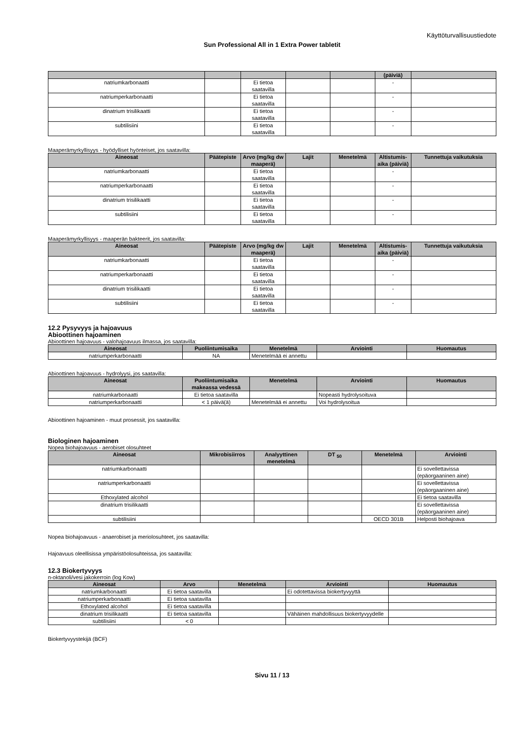Käyttöturvallisuustiedote
Sun Professional All in 1 Extra Power tabletit
| | | | | | (päiviä) | |
| --- | --- | --- | --- | --- | --- | --- |
| natriumkarbonaatti | | Ei tietoa saatavilla | | | - | |
| natriumperkarbonaatti | | Ei tietoa saatavilla | | | - | |
| dinatrium trisilikaatti | | Ei tietoa saatavilla | | | - | |
| subtilisiini | | Ei tietoa saatavilla | | | - | |
Maaperämyrkyllisyys - hyödylliset hyönteiset, jos saatavilla:
| Aineosat | Päätepiste | Arvo (mg/kg dw maaperä) | Lajit | Menetelmä | Altistumis-aika (päiviä) | Tunnettuja vaikutuksia |
| --- | --- | --- | --- | --- | --- | --- |
| natriumkarbonaatti | | Ei tietoa saatavilla | | | - | |
| natriumperkarbonaatti | | Ei tietoa saatavilla | | | - | |
| dinatrium trisilikaatti | | Ei tietoa saatavilla | | | - | |
| subtilisiini | | Ei tietoa saatavilla | | | - | |
Maaperämyrkyllisyys - maaperän bakteerit, jos saatavilla:
| Aineosat | Päätepiste | Arvo (mg/kg dw maaperä) | Lajit | Menetelmä | Altistumis-aika (päiviä) | Tunnettuja vaikutuksia |
| --- | --- | --- | --- | --- | --- | --- |
| natriumkarbonaatti | | Ei tietoa saatavilla | | | - | |
| natriumperkarbonaatti | | Ei tietoa saatavilla | | | - | |
| dinatrium trisilikaatti | | Ei tietoa saatavilla | | | - | |
| subtilisiini | | Ei tietoa saatavilla | | | - | |
12.2 Pysyvyys ja hajoavuus
Abioottinen hajoaminen
Abioottinen hajoavuus - valohajoavuus ilmassa, jos saatavilla:
| Aineosat | Puoliintumisaika | Menetelmä | Arviointi | Huomautus |
| --- | --- | --- | --- | --- |
| natriumperkarbonaatti | NA | Menetelmää ei annettu | | |
Abioottinen hajoavuus - hydrolyysi, jos saatavilla:
| Aineosat | Puoliintumisaika makeassa vedessä | Menetelmä | Arviointi | Huomautus |
| --- | --- | --- | --- | --- |
| natriumkarbonaatti | Ei tietoa saatavilla | | Nopeasti hydrolysoituva | |
| natriumperkarbonaatti | < 1 päivä(ä) | Menetelmää ei annettu | Voi hydrolysoitua | |
Abioottinen hajoaminen - muut prosessit, jos saatavilla:
Biologinen hajoaminen
Nopea biohajoavuus - aerobiset olosuhteet
| Aineosat | Mikrobisiirros | Analyyttinen menetelmä | DT <sub>50</sub> | Menetelmä | Arviointi |
| --- | --- | --- | --- | --- | --- |
| natriumkarbonaatti | | | | | Ei sovellettavissa (epäorgaaninen aine) |
| natriumperkarbonaatti | | | | | Ei sovellettavissa (epäorgaaninen aine) |
| Ethoxylated alcohol | | | | | Ei tietoa saatavilla |
| dinatrium trisilikaatti | | | | | Ei sovellettavissa (epäorgaaninen aine) |
| subtilisiini | | | | OECD 301B | Helposti biohajoava |
Nopea biohajoavuus - anaerobiset ja meriolosuhteet, jos saatavilla:
Hajoavuus oleellisissa ympäristöolosuhteissa, jos saatavilla:
12.3 Biokertyvyys
n-oktanoli/vesi jakokerroin (log Kow)
| Aineosat | Arvo | Menetelmä | Arviointi | Huomautus |
| --- | --- | --- | --- | --- |
| natriumkarbonaatti | Ei tietoa saatavilla | | Ei odotettavissa biokertyvyyttä | |
| natriumperkarbonaatti | Ei tietoa saatavilla | | | |
| Ethoxylated alcohol | Ei tietoa saatavilla | | | |
| dinatrium trisilikaatti | Ei tietoa saatavilla | | Vähäinen mahdollisuus biokertyvyydelle | |
| subtilisiini | < 0 | | | |
Biokertyvyystekijä (BCF)
Sivu 11 / 13